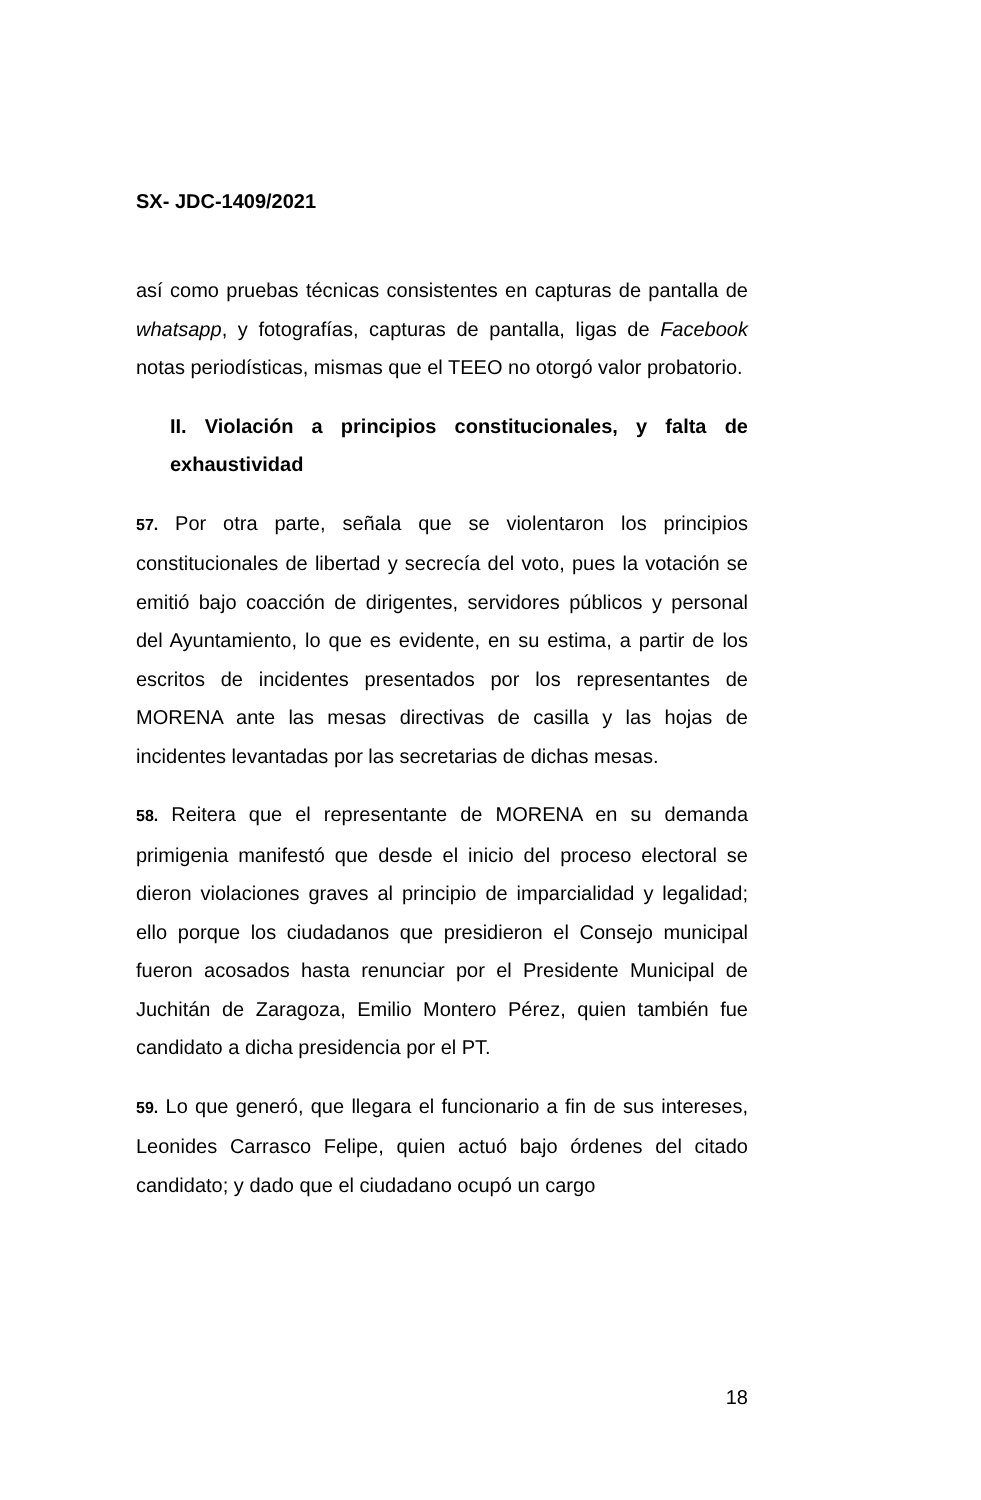SX- JDC-1409/2021
así como pruebas técnicas consistentes en capturas de pantalla de whatsapp, y fotografías, capturas de pantalla, ligas de Facebook notas periodísticas, mismas que el TEEO no otorgó valor probatorio.
II. Violación a principios constitucionales, y falta de exhaustividad
57. Por otra parte, señala que se violentaron los principios constitucionales de libertad y secrecía del voto, pues la votación se emitió bajo coacción de dirigentes, servidores públicos y personal del Ayuntamiento, lo que es evidente, en su estima, a partir de los escritos de incidentes presentados por los representantes de MORENA ante las mesas directivas de casilla y las hojas de incidentes levantadas por las secretarias de dichas mesas.
58. Reitera que el representante de MORENA en su demanda primigenia manifestó que desde el inicio del proceso electoral se dieron violaciones graves al principio de imparcialidad y legalidad; ello porque los ciudadanos que presidieron el Consejo municipal fueron acosados hasta renunciar por el Presidente Municipal de Juchitán de Zaragoza, Emilio Montero Pérez, quien también fue candidato a dicha presidencia por el PT.
59. Lo que generó, que llegara el funcionario a fin de sus intereses, Leonides Carrasco Felipe, quien actuó bajo órdenes del citado candidato; y dado que el ciudadano ocupó un cargo
18